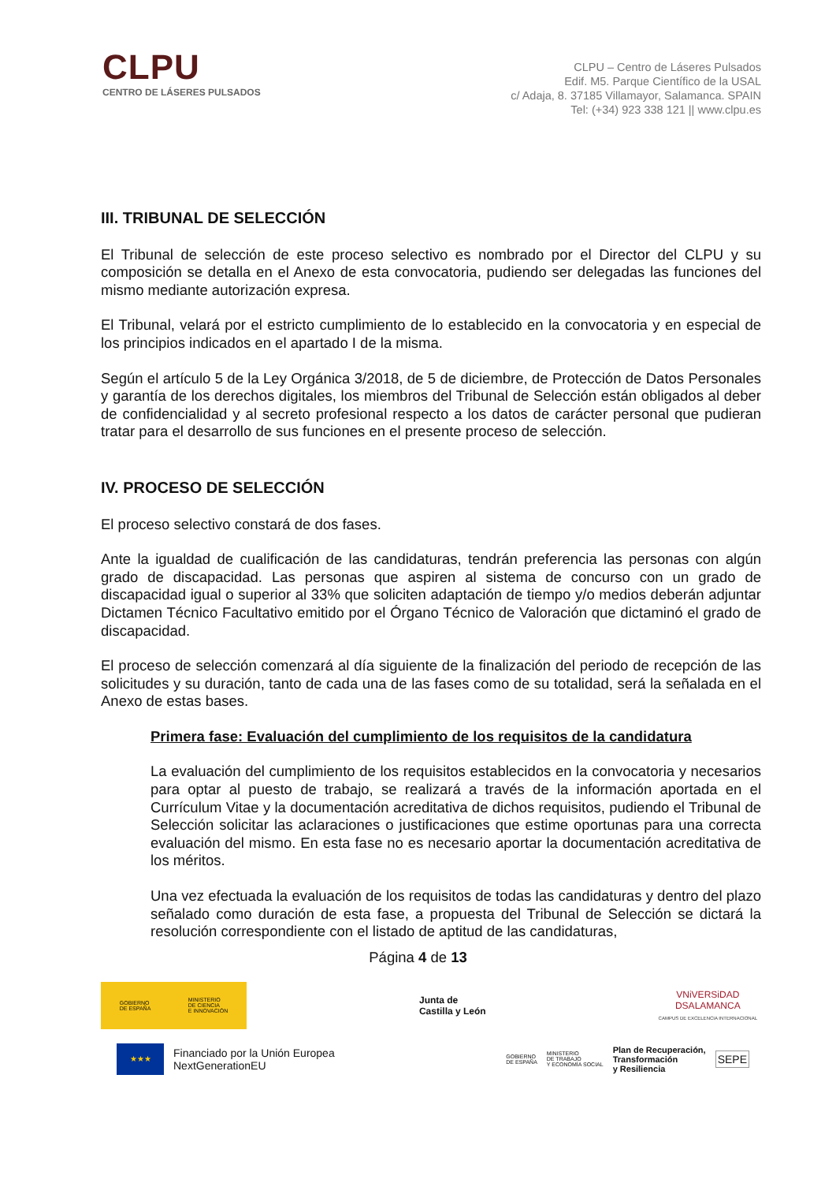CLPU
CENTRO DE LÁSERES PULSADOS
CLPU – Centro de Láseres Pulsados
Edif. M5. Parque Científico de la USAL
c/ Adaja, 8. 37185 Villamayor, Salamanca. SPAIN
Tel: (+34) 923 338 121 || www.clpu.es
III. TRIBUNAL DE SELECCIÓN
El Tribunal de selección de este proceso selectivo es nombrado por el Director del CLPU y su composición se detalla en el Anexo de esta convocatoria, pudiendo ser delegadas las funciones del mismo mediante autorización expresa.
El Tribunal, velará por el estricto cumplimiento de lo establecido en la convocatoria y en especial de los principios indicados en el apartado I de la misma.
Según el artículo 5 de la Ley Orgánica 3/2018, de 5 de diciembre, de Protección de Datos Personales y garantía de los derechos digitales, los miembros del Tribunal de Selección están obligados al deber de confidencialidad y al secreto profesional respecto a los datos de carácter personal que pudieran tratar para el desarrollo de sus funciones en el presente proceso de selección.
IV. PROCESO DE SELECCIÓN
El proceso selectivo constará de dos fases.
Ante la igualdad de cualificación de las candidaturas, tendrán preferencia las personas con algún grado de discapacidad. Las personas que aspiren al sistema de concurso con un grado de discapacidad igual o superior al 33% que soliciten adaptación de tiempo y/o medios deberán adjuntar Dictamen Técnico Facultativo emitido por el Órgano Técnico de Valoración que dictaminó el grado de discapacidad.
El proceso de selección comenzará al día siguiente de la finalización del periodo de recepción de las solicitudes y su duración, tanto de cada una de las fases como de su totalidad, será la señalada en el Anexo de estas bases.
Primera fase: Evaluación del cumplimiento de los requisitos de la candidatura
La evaluación del cumplimiento de los requisitos establecidos en la convocatoria y necesarios para optar al puesto de trabajo, se realizará a través de la información aportada en el Currículum Vitae y la documentación acreditativa de dichos requisitos, pudiendo el Tribunal de Selección solicitar las aclaraciones o justificaciones que estime oportunas para una correcta evaluación del mismo. En esta fase no es necesario aportar la documentación acreditativa de los méritos.
Una vez efectuada la evaluación de los requisitos de todas las candidaturas y dentro del plazo señalado como duración de esta fase, a propuesta del Tribunal de Selección se dictará la resolución correspondiente con el listado de aptitud de las candidaturas,
Página 4 de 13
GOBIERNO
DE ESPAÑA MINISTERIO
DE CIENCIA
E INNOVACIÓN
Junta de
Castilla y León
VNiVERSiDAD
DSALAMANCA
CAMPUS DE EXCELENCIA INTERNACIONAL
★★★
Financiado por la Unión Europea
NextGenerationEU
GOBIERNO
DE ESPAÑA MINISTERIO
DE TRABAJO
Y ECONOMÍA SOCIAL Plan de Recuperación,
Transformación
y Resiliencia SEPE